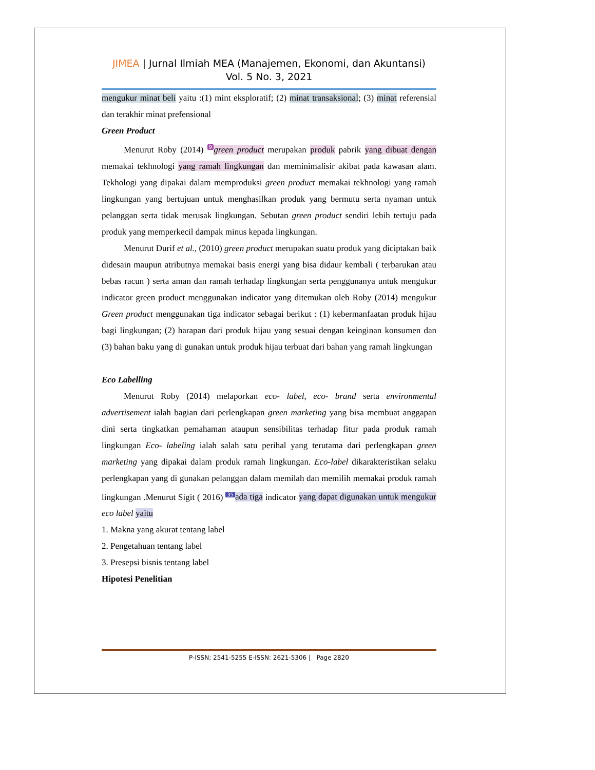JIMEA | Jurnal Ilmiah MEA (Manajemen, Ekonomi, dan Akuntansi)
Vol. 5 No. 3, 2021
mengukur minat beli yaitu :(1) mint eksploratif; (2) minat transaksional; (3) minat referensial dan terakhir minat prefensional
Green Product
Menurut Roby (2014) 9 green product merupakan produk pabrik yang dibuat dengan memakai tekhnologi yang ramah lingkungan dan meminimalisir akibat pada kawasan alam. Tekhologi yang dipakai dalam memproduksi green product memakai tekhnologi yang ramah lingkungan yang bertujuan untuk menghasilkan produk yang bermutu serta nyaman untuk pelanggan serta tidak merusak lingkungan. Sebutan green product sendiri lebih tertuju pada produk yang memperkecil dampak minus kepada lingkungan.
Menurut Durif et al., (2010) green product merupakan suatu produk yang diciptakan baik didesain maupun atributnya memakai basis energi yang bisa didaur kembali ( terbarukan atau bebas racun ) serta aman dan ramah terhadap lingkungan serta penggunanya untuk mengukur indicator green product menggunakan indicator yang ditemukan oleh Roby (2014) mengukur Green product menggunakan tiga indicator sebagai berikut : (1) kebermanfaatan produk hijau bagi lingkungan; (2) harapan dari produk hijau yang sesuai dengan keinginan konsumen dan (3) bahan baku yang di gunakan untuk produk hijau terbuat dari bahan yang ramah lingkungan
Eco Labelling
Menurut Roby (2014) melaporkan eco- label, eco- brand serta environmental advertisement ialah bagian dari perlengkapan green marketing yang bisa membuat anggapan dini serta tingkatkan pemahaman ataupun sensibilitas terhadap fitur pada produk ramah lingkungan Eco- labeling ialah salah satu perihal yang terutama dari perlengkapan green marketing yang dipakai dalam produk ramah lingkungan. Eco-label dikarakteristikan selaku perlengkapan yang di gunakan pelanggan dalam memilah dan memilih memakai produk ramah lingkungan .Menurut Sigit ( 2016) 35 ada tiga indicator yang dapat digunakan untuk mengukur eco label yaitu
1. Makna yang akurat tentang label
2. Pengetahuan tentang label
3. Presepsi bisnis tentang label
Hipotesi Penelitian
P-ISSN; 2541-5255 E-ISSN: 2621-5306 | Page 2820